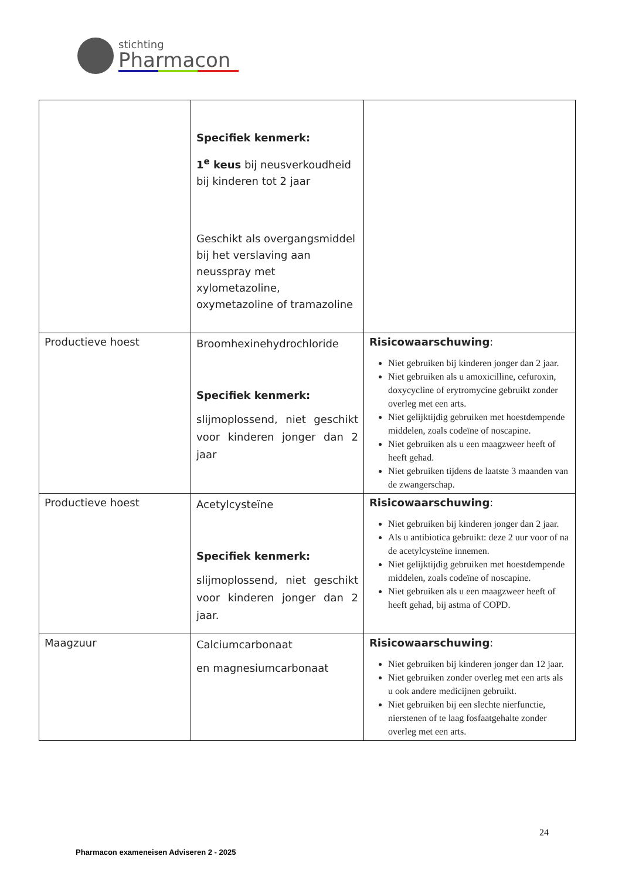stichting
Pharmacon
| | Specifiek kenmerk: 1<sup>e</sup> keus bij neusverkoudheid bij kinderen tot 2 jaar Geschikt als overgangsmiddel bij het verslaving aan neusspray met xylometazoline, oxymetazoline of tramazoline | |
| Productieve hoest | Broomhexinehydrochloride Specifiek kenmerk: slijmoplossend, niet geschikt voor kinderen jonger dan 2 jaar | Risicowaarschuwing : Niet gebruiken bij kinderen jonger dan 2 jaar. Niet gebruiken als u amoxicilline, cefuroxin, doxycycline of erytromycine gebruikt zonder overleg met een arts. Niet gelijktijdig gebruiken met hoestdempende middelen, zoals codeïne of noscapine. Niet gebruiken als u een maagzweer heeft of heeft gehad. Niet gebruiken tijdens de laatste 3 maanden van de zwangerschap. |
| Productieve hoest | Acetylcysteïne Specifiek kenmerk: slijmoplossend, niet geschikt voor kinderen jonger dan 2 jaar. | Risicowaarschuwing : Niet gebruiken bij kinderen jonger dan 2 jaar. Als u antibiotica gebruikt: deze 2 uur voor of na de acetylcysteïne innemen. Niet gelijktijdig gebruiken met hoestdempende middelen, zoals codeïne of noscapine. Niet gebruiken als u een maagzweer heeft of heeft gehad, bij astma of COPD. |
| Maagzuur | Calciumcarbonaat en magnesiumcarbonaat | Risicowaarschuwing : Niet gebruiken bij kinderen jonger dan 12 jaar. Niet gebruiken zonder overleg met een arts als u ook andere medicijnen gebruikt. Niet gebruiken bij een slechte nierfunctie, nierstenen of te laag fosfaatgehalte zonder overleg met een arts. |
24
Pharmacon exameneisen Adviseren 2 - 2025